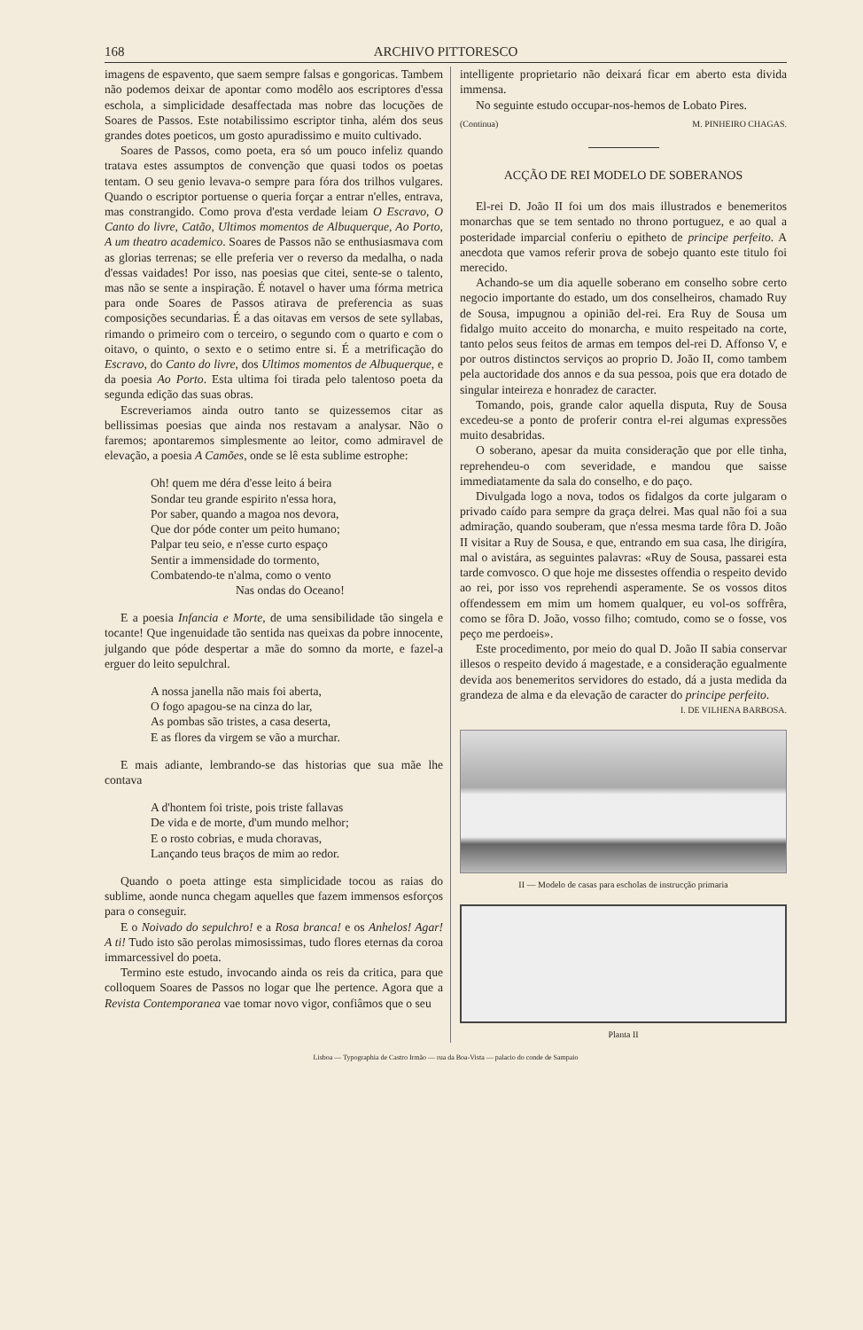168 ARCHIVO PITTORESCO
imagens de espavento, que saem sempre falsas e gongoricas. Tambem não podemos deixar de apontar como modêlo aos escriptores d'essa eschola, a simplicidade desaffectada mas nobre das locuções de Soares de Passos. Este notabilissimo escriptor tinha, além dos seus grandes dotes poeticos, um gosto apuradissimo e muito cultivado.
Soares de Passos, como poeta, era só um pouco infeliz quando tratava estes assumptos de convenção que quasi todos os poetas tentam. O seu genio levava-o sempre para fóra dos trilhos vulgares. Quando o escriptor portuense o queria forçar a entrar n'elles, entrava, mas constrangido. Como prova d'esta verdade leiam O Escravo, O Canto do livre, Catão, Ultimos momentos de Albuquerque, Ao Porto, A um theatro academico. Soares de Passos não se enthusiasmava com as glorias terrenas; se elle preferia ver o reverso da medalha, o nada d'essas vaidades! Por isso, nas poesias que citei, sente-se o talento, mas não se sente a inspiração. É notavel o haver uma fórma metrica para onde Soares de Passos atirava de preferencia as suas composições secundarias. É a das oitavas em versos de sete syllabas, rimando o primeiro com o terceiro, o segundo com o quarto e com o oitavo, o quinto, o sexto e o setimo entre si. É a metrificação do Escravo, do Canto do livre, dos Ultimos momentos de Albuquerque, e da poesia Ao Porto. Esta ultima foi tirada pelo talentoso poeta da segunda edição das suas obras.
Escreveriamos ainda outro tanto se quizessemos citar as bellissimas poesias que ainda nos restavam a analysar. Não o faremos; apontaremos simplesmente ao leitor, como admiravel de elevação, a poesia A Camões, onde se lê esta sublime estrophe:
Oh! quem me déra d'esse leito á beira
Sondar teu grande espirito n'essa hora,
Por saber, quando a magoa nos devora,
Que dor póde conter um peito humano;
Palpar teu seio, e n'esse curto espaço
Sentir a immensidade do tormento,
Combatendo-te n'alma, como o vento
Nas ondas do Oceano!
E a poesia Infancia e Morte, de uma sensibilidade tão singela e tocante! Que ingenuidade tão sentida nas queixas da pobre innocente, julgando que póde despertar a mãe do somno da morte, e fazel-a erguer do leito sepulchral.
A nossa janella não mais foi aberta,
O fogo apagou-se na cinza do lar,
As pombas são tristes, a casa deserta,
E as flores da virgem se vão a murchar.
E mais adiante, lembrando-se das historias que sua mãe lhe contava
A d'hontem foi triste, pois triste fallavas
De vida e de morte, d'um mundo melhor;
E o rosto cobrias, e muda choravas,
Lançando teus braços de mim ao redor.
Quando o poeta attinge esta simplicidade tocou as raias do sublime, aonde nunca chegam aquelles que fazem immensos esforços para o conseguir.
E o Noivado do sepulchro! e a Rosa branca! e os Anhelos! Agar! A ti! Tudo isto são perolas mimosissimas, tudo flores eternas da coroa immarcessivel do poeta.
Termino este estudo, invocando ainda os reis da critica, para que colloquem Soares de Passos no logar que lhe pertence. Agora que a Revista Contemporanea vae tomar novo vigor, confiâmos que o seu
intelligente proprietario não deixará ficar em aberto esta divida immensa.
No seguinte estudo occupar-nos-hemos de Lobato Pires.
(Continua) M. PINHEIRO CHAGAS.
ACÇÃO DE REI MODELO DE SOBERANOS
El-rei D. João II foi um dos mais illustrados e benemeritos monarchas que se tem sentado no throno portuguez, e ao qual a posteridade imparcial conferiu o epitheto de principe perfeito. A anecdota que vamos referir prova de sobejo quanto este titulo foi merecido.
Achando-se um dia aquelle soberano em conselho sobre certo negocio importante do estado, um dos conselheiros, chamado Ruy de Sousa, impugnou a opinião del-rei. Era Ruy de Sousa um fidalgo muito acceito do monarcha, e muito respeitado na corte, tanto pelos seus feitos de armas em tempos del-rei D. Affonso V, e por outros distinctos serviços ao proprio D. João II, como tambem pela auctoridade dos annos e da sua pessoa, pois que era dotado de singular inteireza e honradez de caracter.
Tomando, pois, grande calor aquella disputa, Ruy de Sousa excedeu-se a ponto de proferir contra el-rei algumas expressões muito desabridas.
O soberano, apesar da muita consideração que por elle tinha, reprehendeu-o com severidade, e mandou que saisse immediatamente da sala do conselho, e do paço.
Divulgada logo a nova, todos os fidalgos da corte julgaram o privado caído para sempre da graça delrei. Mas qual não foi a sua admiração, quando souberam, que n'essa mesma tarde fôra D. João II visitar a Ruy de Sousa, e que, entrando em sua casa, lhe dirigíra, mal o avistára, as seguintes palavras: «Ruy de Sousa, passarei esta tarde comvosco. O que hoje me dissestes offendia o respeito devido ao rei, por isso vos reprehendi asperamente. Se os vossos ditos offendessem em mim um homem qualquer, eu vol-os soffrêra, como se fôra D. João, vosso filho; comtudo, como se o fosse, vos peço me perdoeis».
Este procedimento, por meio do qual D. João II sabia conservar illesos o respeito devido á magestade, e a consideração egualmente devida aos benemeritos servidores do estado, dá a justa medida da grandeza de alma e da elevação de caracter do principe perfeito.
I. DE VILHENA BARBOSA.
II — Modelo de casas para escholas de instrucção primaria
Planta II
Lisboa — Typographia de Castro Irmão — rua da Boa-Vista — palacio do conde de Sampaio